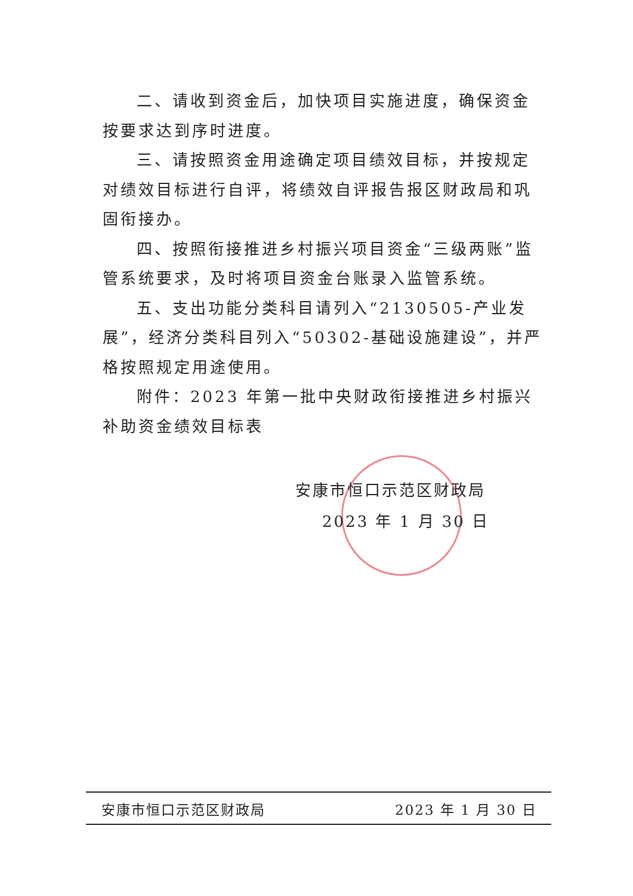二、请收到资金后，加快项目实施进度，确保资金按要求达到序时进度。
三、请按照资金用途确定项目绩效目标，并按规定对绩效目标进行自评，将绩效自评报告报区财政局和巩固衔接办。
四、按照衔接推进乡村振兴项目资金“三级两账”监管系统要求，及时将项目资金台账录入监管系统。
五、支出功能分类科目请列入“2130505-产业发展”，经济分类科目列入“50302-基础设施建设”，并严格按照规定用途使用。
附件：2023 年第一批中央财政衔接推进乡村振兴补助资金绩效目标表
安康市恒口示范区财政局
2023 年 1 月 30 日
安康市恒口示范区财政局 2023 年 1 月 30 日